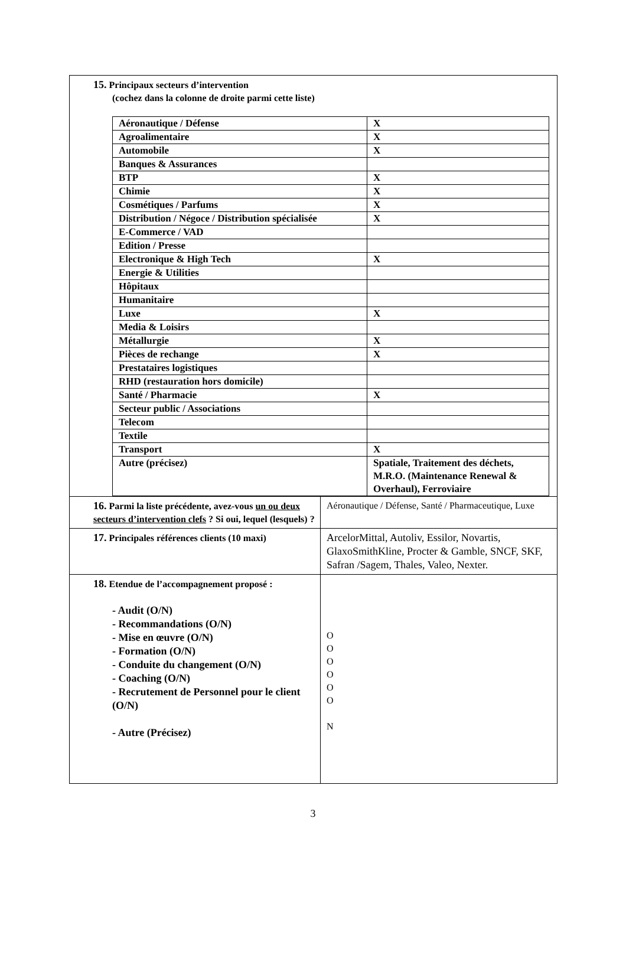| 15. Principaux secteurs d’intervention (cochez dans la colonne de droite parmi cette liste) / Aéronautique / Défense / X / / Agroalimentaire / X / / Automobile / X / / Banques & Assurances / / / BTP / X / / Chimie / X / / Cosmétiques / Parfums / X / / Distribution / Négoce / Distribution spécialisée / X / / E-Commerce / VAD / / / Edition / Presse / / / Electronique & High Tech / X / / Energie & Utilities / / / Hôpitaux / / / Humanitaire / / / Luxe / X / / Media & Loisirs / / / Métallurgie / X / / Pièces de rechange / X / / Prestataires logistiques / / / RHD (restauration hors domicile) / / / Santé / Pharmacie / X / / Secteur public / Associations / / / Telecom / / / Textile / / / Transport / X / / Autre (précisez) / Spatiale, Traitement des déchets, M.R.O. (Maintenance Renewal & Overhaul), Ferroviaire / | |
| 16. Parmi la liste précédente, avez-vous un ou deux secteurs d’intervention clefs ? Si oui, lequel (lesquels) ? | Aéronautique / Défense, Santé / Pharmaceutique, Luxe |
| 17. Principales références clients (10 maxi) | ArcelorMittal, Autoliv, Essilor, Novartis, GlaxoSmithKline, Procter & Gamble, SNCF, SKF, Safran /Sagem, Thales, Valeo, Nexter. |
| 18. Etendue de l’accompagnement proposé : - Audit (O/N) - Recommandations (O/N) - Mise en œuvre (O/N) - Formation (O/N) - Conduite du changement (O/N) - Coaching (O/N) - Recrutement de Personnel pour le client (O/N) - Autre (Précisez) | O O O O O O N |
3